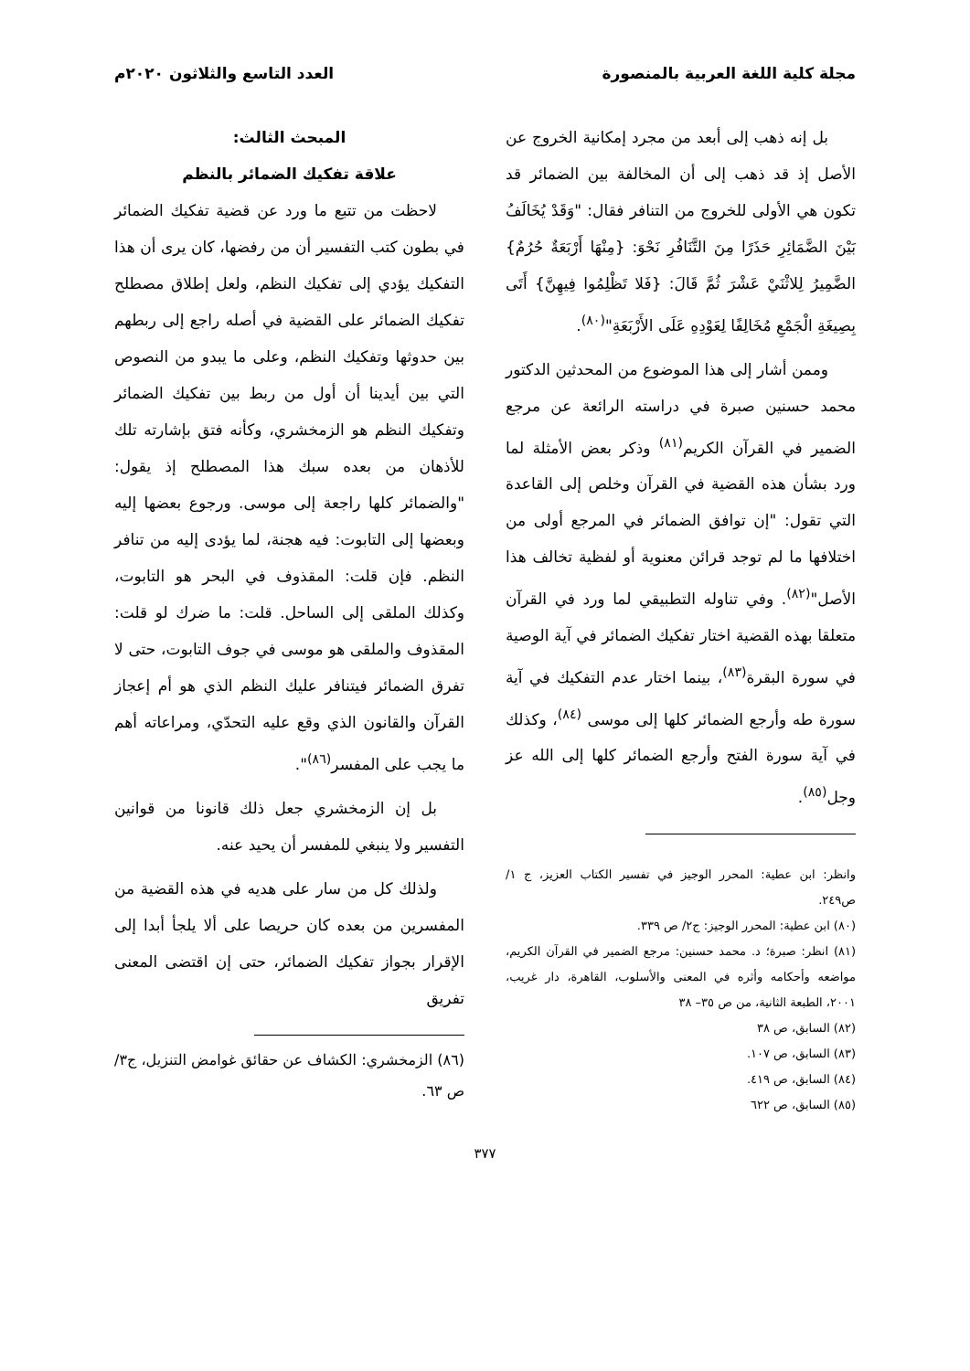مجلة كلية اللغة العربية بالمنصورة العدد التاسع والثلاثون ٢٠٢٠م
بل إنه ذهب إلى أبعد من مجرد إمكانية الخروج عن الأصل إذ قد ذهب إلى أن المخالفة بين الضمائر قد تكون هي الأولى للخروج من التنافر فقال: "وَقَدْ يُخَالَفُ بَيْنَ الضَّمَائِرِ حَذَرًا مِنَ التَّنَافُرِ نَحْوَ: {مِنْهَا أَرْبَعَةٌ حُرُمٌ} الضَّمِيرُ لِلاثْنَيْ عَشْرَ ثُمَّ قَالَ: {فَلا تَظْلِمُوا فِيهِنَّ} أَتَى بِصِيغَةِ الْجَمْعِ مُخَالِفًا لِعَوْدِهِ عَلَى الأَرْبَعَةِ"<sup>(٨٠)</sup>.
وممن أشار إلى هذا الموضوع من المحدثين الدكتور محمد حسنين صبرة في دراسته الرائعة عن مرجع الضمير في القرآن الكريم<sup>(٨١)</sup> وذكر بعض الأمثلة لما ورد بشأن هذه القضية في القرآن وخلص إلى القاعدة التي تقول: "إن توافق الضمائر في المرجع أولى من اختلافها ما لم توجد قرائن معنوية أو لفظية تخالف هذا الأصل"<sup>(٨٢)</sup>. وفي تناوله التطبيقي لما ورد في القرآن متعلقا بهذه القضية اختار تفكيك الضمائر في آية الوصية في سورة البقرة<sup>(٨٣)</sup>، بينما اختار عدم التفكيك في آية سورة طه وأرجع الضمائر كلها إلى موسى <sup>(٨٤)</sup>، وكذلك في آية سورة الفتح وأرجع الضمائر كلها إلى الله عز وجل<sup>(٨٥)</sup>.
وانظر: ابن عطية: المحرر الوجيز في تفسير الكتاب العزيز، ج ١/ ص٢٤٩.
(٨٠) ابن عطية: المحرر الوجيز: ج٢/ ص ٣٣٩.
(٨١) انظر: صبرة؛ د. محمد حسنين: مرجع الضمير في القرآن الكريم، مواضعه وأحكامه وأثره في المعنى والأسلوب، القاهرة، دار غريب، ٢٠٠١، الطبعة الثانية، من ص ٣٥– ٣٨
(٨٢) السابق، ص ٣٨
(٨٣) السابق، ص ١٠٧.
(٨٤) السابق، ص ٤١٩.
(٨٥) السابق، ص ٦٢٢
المبحث الثالث:
علاقة تفكيك الضمائر بالنظم
لاحظت من تتبع ما ورد عن قضية تفكيك الضمائر في بطون كتب التفسير أن من رفضها، كان يرى أن هذا التفكيك يؤدي إلى تفكيك النظم، ولعل إطلاق مصطلح تفكيك الضمائر على القضية في أصله راجع إلى ربطهم بين حدوثها وتفكيك النظم، وعلى ما يبدو من النصوص التي بين أيدينا أن أول من ربط بين تفكيك الضمائر وتفكيك النظم هو الزمخشري، وكأنه فتق بإشارته تلك للأذهان من بعده سبك هذا المصطلح إذ يقول: "والضمائر كلها راجعة إلى موسى. ورجوع بعضها إليه وبعضها إلى التابوت: فيه هجنة، لما يؤدى إليه من تنافر النظم. فإن قلت: المقذوف في البحر هو التابوت، وكذلك الملقى إلى الساحل. قلت: ما ضرك لو قلت: المقذوف والملقى هو موسى في جوف التابوت، حتى لا تفرق الضمائر فيتنافر عليك النظم الذي هو أم إعجاز القرآن والقانون الذي وقع عليه التحدّي، ومراعاته أهم ما يجب على المفسر<sup>(٨٦)</sup>".
بل إن الزمخشري جعل ذلك قانونا من قوانين التفسير ولا ينبغي للمفسر أن يحيد عنه.
ولذلك كل من سار على هديه في هذه القضية من المفسرين من بعده كان حريصا على ألا يلجأ أبدا إلى الإقرار بجواز تفكيك الضمائر، حتى إن اقتضى المعنى تفريق
(٨٦) الزمخشري: الكشاف عن حقائق غوامض التنزيل، ج٣/ ص ٦٣.
٣٧٧